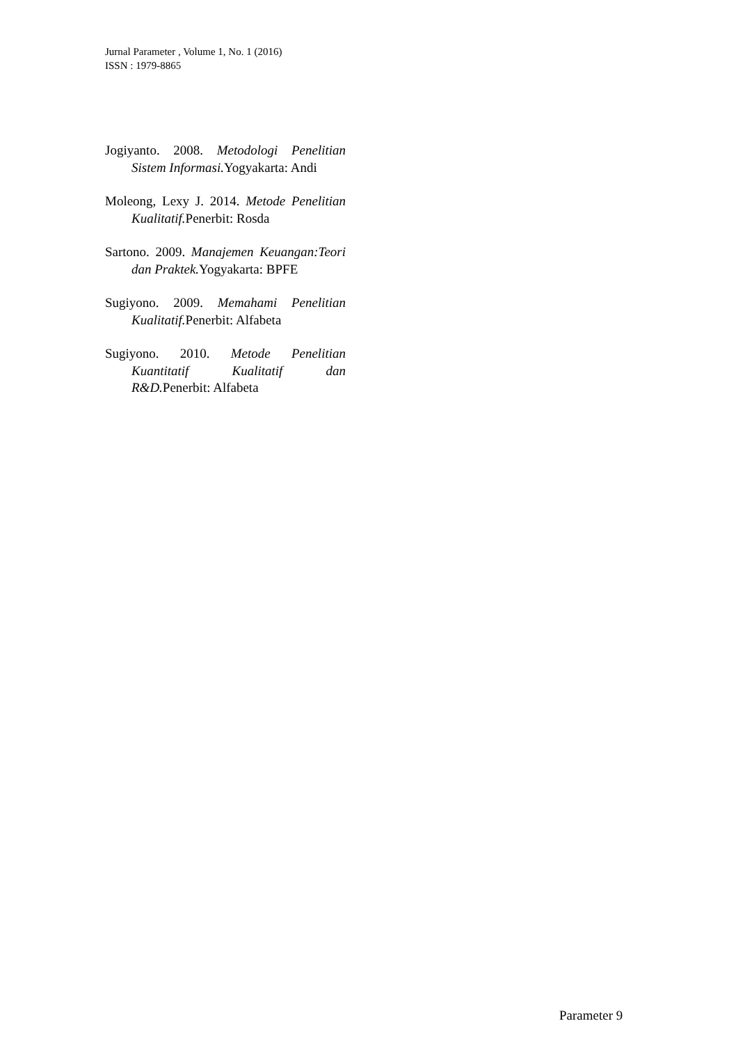Jurnal Parameter , Volume 1, No. 1 (2016)
ISSN : 1979-8865
Jogiyanto. 2008. Metodologi Penelitian Sistem Informasi. Yogyakarta: Andi
Moleong, Lexy J. 2014. Metode Penelitian Kualitatif. Penerbit: Rosda
Sartono. 2009. Manajemen Keuangan:Teori dan Praktek. Yogyakarta: BPFE
Sugiyono. 2009. Memahami Penelitian Kualitatif. Penerbit: Alfabeta
Sugiyono. 2010. Metode Penelitian Kuantitatif Kualitatif dan R&D. Penerbit: Alfabeta
Parameter 9